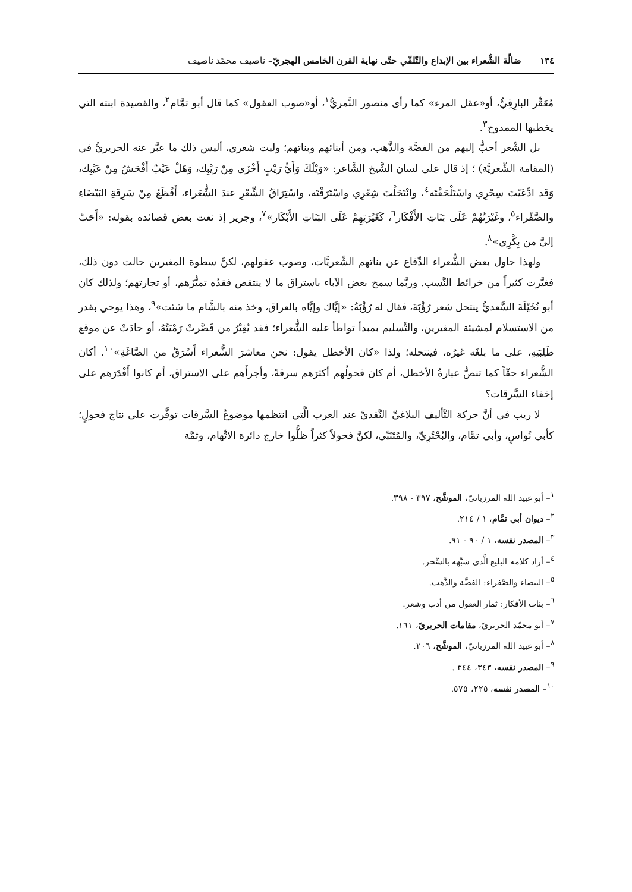١٣٤ ضالَّة الشُّعراء بين الإبداع والتّلقّي حتّى نهاية القرن الخامس الهجريّ– ناصيف محمّد ناصيف
مُعَقِّر البارِقِيُّ، أو«عقل المرء» كما رأى منصور النَّمريُّ<sup>١</sup>، أو«صوب العقول» كما قال أبو تمَّام<sup>٢</sup>، والقصيدة ابنته التي يخطبها الممدوح<sup>٣</sup>.
بل الشِّعر أحبُّ إليهم من الفضَّة والذَّهب، ومن أبنائهم وبناتهم؛ وليت شعري، أليس ذلك ما عبَّر عنه الحريريُّ في (المقامة الشِّعريَّة) ؛ إذ قال على لسان الشَّيخ الشَّاعر: «وَيْلَكَ وَأَيُّ رَيْبٍ أَخْزَى مِنْ رَيْبِك، وَهَلْ عَيْبٌ أَفْحَشُ مِنْ عَيْبِك، وَقَد ادَّعَيْتَ سِحْرِي واسْتَلْحَقْتَه<sup>٤</sup>، وانْتَحَلْتَ شِعْرِي واسْتَرَقْتَه، واسْتِرَاقُ الشِّعْرِ عندَ الشُّعَراء، أَفْظَعُ مِنْ سَرِقَةِ البَيْضَاءِ والصَّفْراء<sup>٥</sup>، وغَيْرَتُهُمْ عَلَى بَنَاتِ الأَفْكَار<sup>٦</sup>، كَغَيْرَتِهِمْ عَلَى البَنَاتِ الأَبْكَار»<sup>٧</sup>، وجرير إذ نعت بعض قصائده بقوله: «أَحَبّ إليَّ من بِكْرِي»<sup>٨</sup>.
ولهذا حاول بعض الشُّعراء الدِّفاع عن بناتهم الشِّعريَّات، وصوب عقولهم، لكنَّ سطوة المغيرين حالت دون ذلك، فغيَّرت كثيراً من خرائط النَّسب. وربَّما سمح بعض الآباء باستراق ما لا ينتقص فقدُه تميُّزَهم، أو تجارتهم؛ ولذلك كان أبو نُخَيْلَةَ السَّعديُّ ينتحل شعر رُؤْبَةَ، فقال له رُؤْبَةُ: «إيَّاك وإيَّاه بالعراق، وخذ منه بالشَّام ما شئت»<sup>٩</sup>، وهذا يوحي بقدر من الاستسلام لمشيئة المغيرين، والتَّسليم بمبدأ تواطأ عليه الشُّعراء؛ فقد يُغِيْرُ من قَصَّرتْ رَمْيَتُهُ، أو حادَتْ عن موقع طَلِبَتِهِ، على ما بلغَه غيرُه، فينتحله؛ ولذا «كان الأخطل يقول: نحن معاشرَ الشُّعراء أَسْرَقُ من الصَّاغَةِ»<sup>١٠</sup>. أكان الشُّعراء حقّاً كما تنصُّ عبارةُ الأخطل، أم كان فحولُهم أكثرَهم سرقةً، وأجرأَهم على الاستراق، أم كانوا أَقْدَرَهم على إخفاء السَّرقات؟
لا ريب في أنَّ حركة التَّأليف البلاغيِّ النَّقديِّ عند العرب الَّتي انتظمها موضوعُ السَّرقات توفَّرت على نتاج فحولٍ؛ كأبي نُواسٍ، وأبي تمَّام، والبُحْتُرِيِّ، والمُتَنَبِّي، لكنَّ فحولاً كثراً ظلُّوا خارج دائرة الاتِّهام، وثمَّة
<sup>١</sup>– أبو عبيد الله المرزبانيّ، الموشَّح، ٣٩٧ - ٣٩٨.
<sup>٢</sup>– ديوان أبي تمَّام، ١ / ٢١٤.
<sup>٣</sup>– المصدر نفسه، ١ / ٩٠ - ٩١.
<sup>٤</sup>– أراد كلامه البليغ الَّذي شبَّهه بالسِّحر.
<sup>٥</sup>– البيضاء والصَّفراء: الفضَّة والذَّهب.
<sup>٦</sup>– بنات الأفكار: ثمار العقول من أدب وشعر.
<sup>٧</sup>– أبو محمّد الحريريّ، مقامات الحريريّ، ١٦١.
<sup>٨</sup>– أبو عبيد الله المرزبانيّ، الموشَّح، ٢٠٦.
<sup>٩</sup>– المصدر نفسه، ٣٤٣، ٣٤٤ .
<sup>١٠</sup>– المصدر نفسه، ٢٢٥، ٥٧٥.